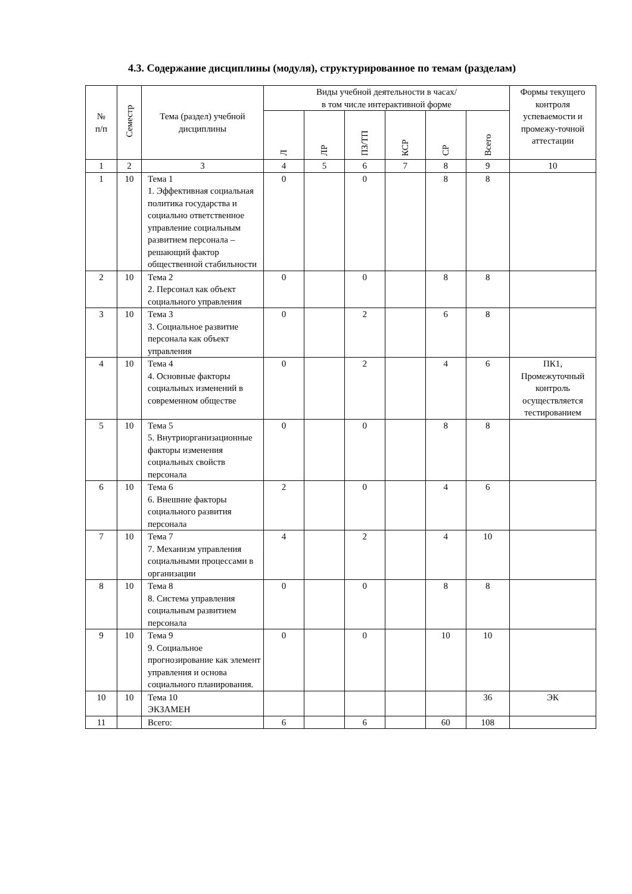4.3. Содержание дисциплины (модуля), структурированное по темам (разделам)
| № п/п | Семестр | Тема (раздел) учебной дисциплины | Виды учебной деятельности в часах/ в том числе интерактивной форме | | | | | | Формы текущего контроля успеваемости и промежу-точной аттестации |
| --- | --- | --- | --- | --- | --- | --- | --- | --- | --- |
| | | | Л | ЛР | ПЗ/ТП | КСР | СР | Всего | |
| 1 | 2 | 3 | 4 | 5 | 6 | 7 | 8 | 9 | 10 |
| 1 | 10 | Тема 1 1. Эффективная социальная политика государства и социально ответственное управление социальным развитием персонала – решающий фактор общественной стабильности | 0 | | 0 | | 8 | 8 | |
| 2 | 10 | Тема 2 2. Персонал как объект социального управления | 0 | | 0 | | 8 | 8 | |
| 3 | 10 | Тема 3 3. Социальное развитие персонала как объект управления | 0 | | 2 | | 6 | 8 | |
| 4 | 10 | Тема 4 4. Основные факторы социальных изменений в современном обществе | 0 | | 2 | | 4 | 6 | ПК1, Промежуточный контроль осуществляется тестированием |
| 5 | 10 | Тема 5 5. Внутриорганизационные факторы изменения социальных свойств персонала | 0 | | 0 | | 8 | 8 | |
| 6 | 10 | Тема 6 6. Внешние факторы социального развития персонала | 2 | | 0 | | 4 | 6 | |
| 7 | 10 | Тема 7 7. Механизм управления социальными процессами в организации | 4 | | 2 | | 4 | 10 | |
| 8 | 10 | Тема 8 8. Система управления социальным развитием персонала | 0 | | 0 | | 8 | 8 | |
| 9 | 10 | Тема 9 9. Социальное прогнозирование как элемент управления и основа социального планирования. | 0 | | 0 | | 10 | 10 | |
| 10 | 10 | Тема 10 ЭКЗАМЕН | | | | | | 36 | ЭК |
| 11 | | Всего: | 6 | | 6 | | 60 | 108 | |